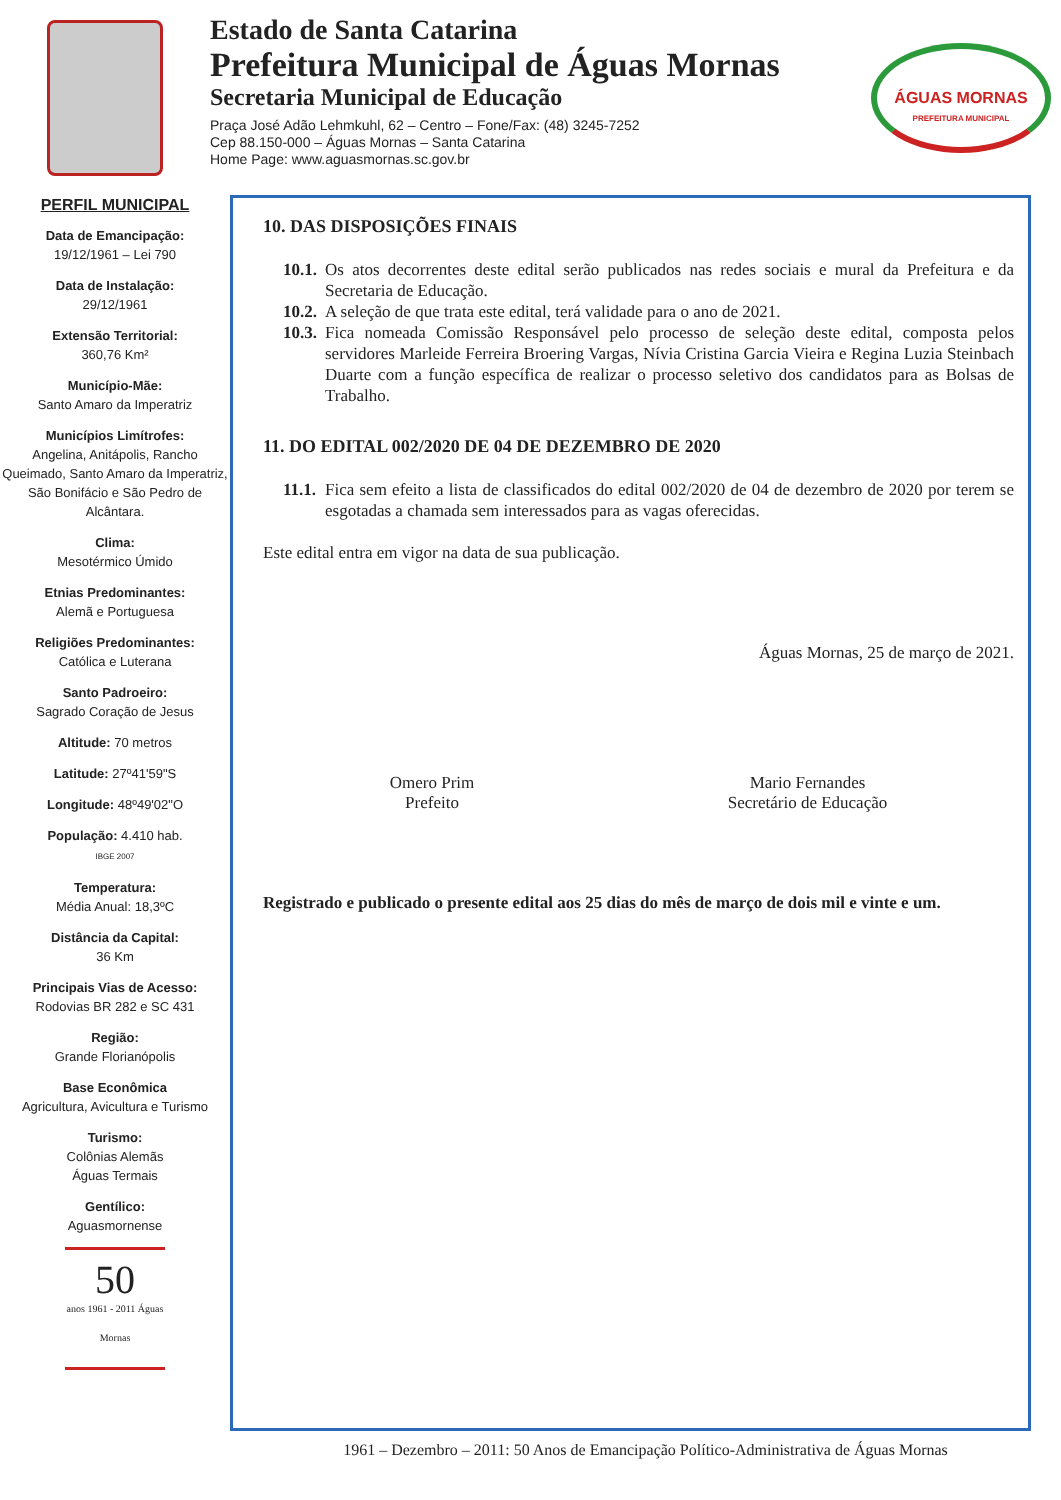Estado de Santa Catarina
Prefeitura Municipal de Águas Mornas
Secretaria Municipal de Educação
Praça José Adão Lehmkuhl, 62 – Centro – Fone/Fax: (48) 3245-7252
Cep 88.150-000 – Águas Mornas – Santa Catarina
Home Page: www.aguasmornas.sc.gov.br
ÁGUAS MORNAS
PREFEITURA MUNICIPAL
PERFIL MUNICIPAL
Data de Emancipação:
19/12/1961 – Lei 790
Data de Instalação:
29/12/1961
Extensão Territorial:
360,76 Km²
Município-Mãe:
Santo Amaro da Imperatriz
Municípios Limítrofes:
Angelina, Anitápolis, Rancho Queimado, Santo Amaro da Imperatriz, São Bonifácio e São Pedro de Alcântara.
Clima:
Mesotérmico Úmido
Etnias Predominantes:
Alemã e Portuguesa
Religiões Predominantes:
Católica e Luterana
Santo Padroeiro:
Sagrado Coração de Jesus
Altitude: 70 metros
Latitude: 27º41'59"S
Longitude: 48º49'02"O
População: 4.410 hab.
IBGE 2007
Temperatura:
Média Anual: 18,3ºC
Distância da Capital:
36 Km
Principais Vias de Acesso:
Rodovias BR 282 e SC 431
Região:
Grande Florianópolis
Base Econômica
Agricultura, Avicultura e Turismo
Turismo:
Colônias Alemãs
Águas Termais
Gentílico:
Aguasmornense
50
anos 1961 - 2011 Águas Mornas
10. DAS DISPOSIÇÕES FINAIS
10.1.
Os atos decorrentes deste edital serão publicados nas redes sociais e mural da Prefeitura e da Secretaria de Educação.
10.2.
A seleção de que trata este edital, terá validade para o ano de 2021.
10.3.
Fica nomeada Comissão Responsável pelo processo de seleção deste edital, composta pelos servidores Marleide Ferreira Broering Vargas, Nívia Cristina Garcia Vieira e Regina Luzia Steinbach Duarte com a função específica de realizar o processo seletivo dos candidatos para as Bolsas de Trabalho.
11. DO EDITAL 002/2020 DE 04 DE DEZEMBRO DE 2020
11.1.
Fica sem efeito a lista de classificados do edital 002/2020 de 04 de dezembro de 2020 por terem se esgotadas a chamada sem interessados para as vagas oferecidas.
Este edital entra em vigor na data de sua publicação.
Águas Mornas, 25 de março de 2021.
Omero Prim
Prefeito
Mario Fernandes
Secretário de Educação
Registrado e publicado o presente edital aos 25 dias do mês de março de dois mil e vinte e um.
1961 – Dezembro – 2011: 50 Anos de Emancipação Político-Administrativa de Águas Mornas